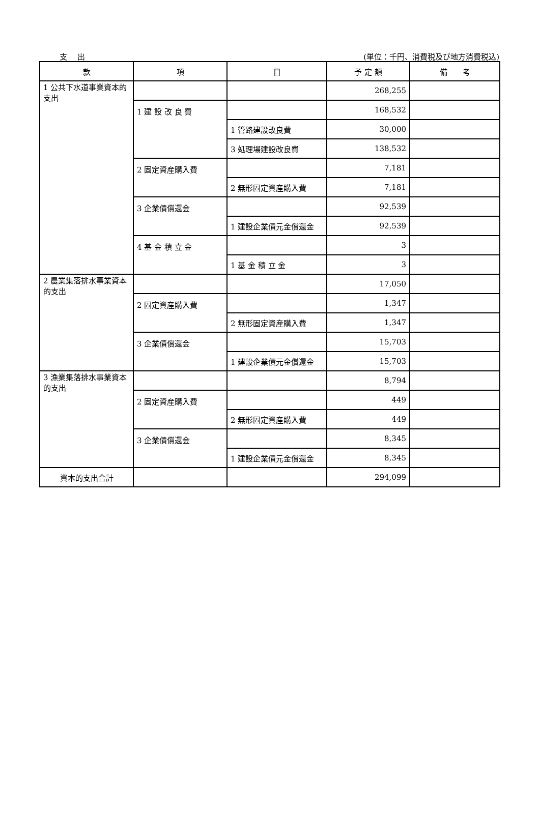支出 (単位：千円、消費税及び地方消費税込)
| 款 | 項 | 目 | 予 定 額 | 備 考 |
| --- | --- | --- | --- | --- |
| 1 公共下水道事業資本的支出 | | | 268,255 | |
| | 1 建 設 改 良 費 | | 168,532 | |
| | | 1 管路建設改良費 | 30,000 | |
| | | 3 処理場建設改良費 | 138,532 | |
| | 2 固定資産購入費 | | 7,181 | |
| | | 2 無形固定資産購入費 | 7,181 | |
| | 3 企業債償還金 | | 92,539 | |
| | | 1 建設企業債元金償還金 | 92,539 | |
| | 4 基 金 積 立 金 | | 3 | |
| | | 1 基 金 積 立 金 | 3 | |
| 2 農業集落排水事業資本的支出 | | | 17,050 | |
| | 2 固定資産購入費 | | 1,347 | |
| | | 2 無形固定資産購入費 | 1,347 | |
| | 3 企業債償還金 | | 15,703 | |
| | | 1 建設企業債元金償還金 | 15,703 | |
| 3 漁業集落排水事業資本的支出 | | | 8,794 | |
| | 2 固定資産購入費 | | 449 | |
| | | 2 無形固定資産購入費 | 449 | |
| | 3 企業債償還金 | | 8,345 | |
| | | 1 建設企業債元金償還金 | 8,345 | |
| 資本的支出合計 | | | 294,099 | |